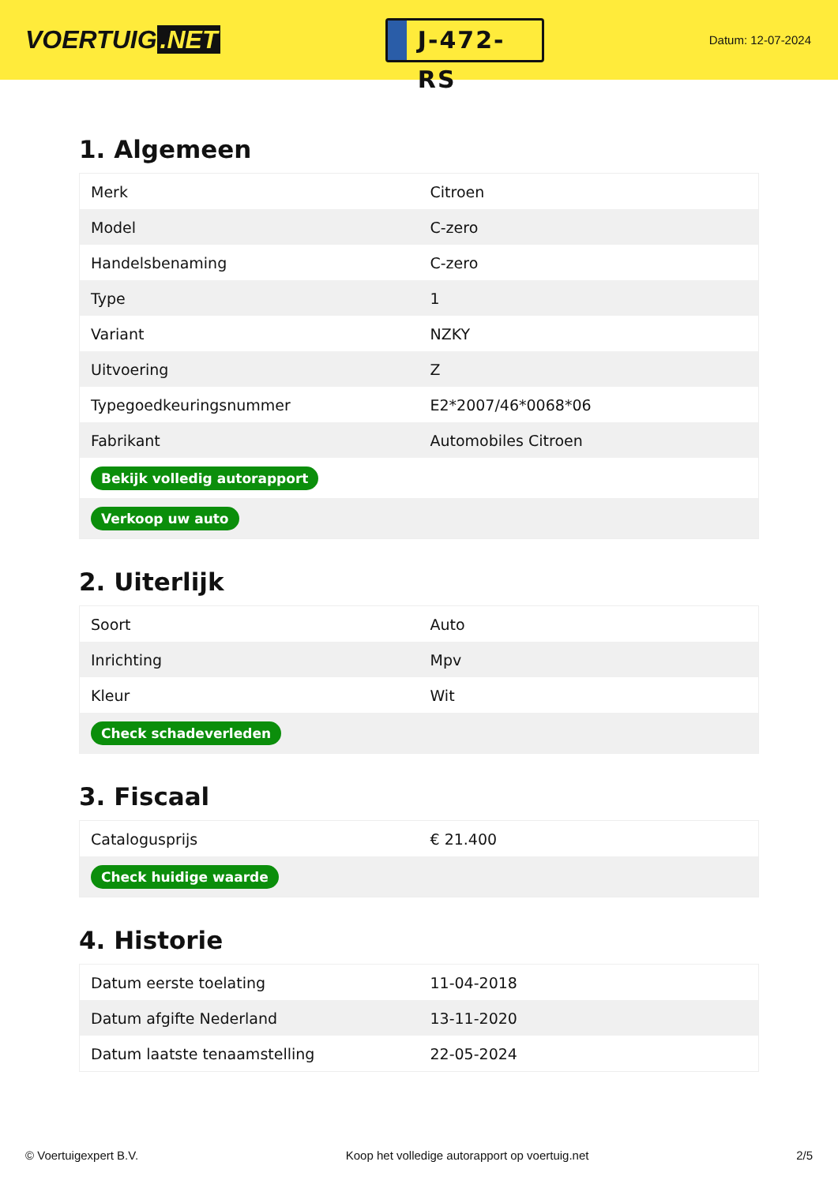VOERTUIG.NET
J-472-RS
Datum: 12-07-2024
1. Algemeen
| Merk | Citroen |
| Model | C-zero |
| Handelsbenaming | C-zero |
| Type | 1 |
| Variant | NZKY |
| Uitvoering | Z |
| Typegoedkeuringsnummer | E2*2007/46*0068*06 |
| Fabrikant | Automobiles Citroen |
| Bekijk volledig autorapport | |
| Verkoop uw auto | |
2. Uiterlijk
| Soort | Auto |
| Inrichting | Mpv |
| Kleur | Wit |
| Check schadeverleden | |
3. Fiscaal
| Catalogusprijs | € 21.400 |
| Check huidige waarde | |
4. Historie
| Datum eerste toelating | 11-04-2018 |
| Datum afgifte Nederland | 13-11-2020 |
| Datum laatste tenaamstelling | 22-05-2024 |
© Voertuigexpert B.V. Koop het volledige autorapport op voertuig.net 2/5